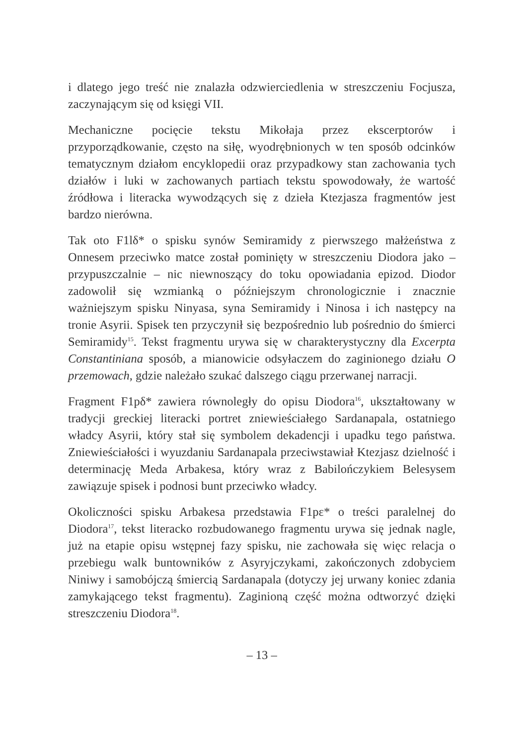i dlatego jego treść nie znalazła odzwierciedlenia w streszczeniu Focjusza, zaczynającym się od księgi VII.
Mechaniczne pocięcie tekstu Mikołaja przez ekscerptorów i przyporządkowanie, często na siłę, wyodrębnionych w ten sposób odcinków tematycznym działom encyklopedii oraz przypadkowy stan zachowania tych działów i luki w zachowanych partiach tekstu spowodowały, że wartość źródłowa i literacka wywodzących się z dzieła Ktezjasza fragmentów jest bardzo nierówna.
Tak oto F1lδ* o spisku synów Semiramidy z pierwszego małżeństwa z Onnesem przeciwko matce został pominięty w streszczeniu Diodora jako – przypuszczalnie – nic niewnoszący do toku opowiadania epizod. Diodor zadowolił się wzmianką o późniejszym chronologicznie i znacznie ważniejszym spisku Ninyasa, syna Semiramidy i Ninosa i ich następcy na tronie Asyrii. Spisek ten przyczynił się bezpośrednio lub pośrednio do śmierci Semiramidy<sup>15</sup>. Tekst fragmentu urywa się w charakterystyczny dla Excerpta Constantiniana sposób, a mianowicie odsyłaczem do zaginionego działu O przemowach, gdzie należało szukać dalszego ciągu przerwanej narracji.
Fragment F1pδ* zawiera równoległy do opisu Diodora<sup>16</sup>, ukształtowany w tradycji greckiej literacki portret zniewieściałego Sardanapala, ostatniego władcy Asyrii, który stał się symbolem dekadencji i upadku tego państwa. Zniewieściałości i wyuzdaniu Sardanapala przeciwstawiał Ktezjasz dzielność i determinację Meda Arbakesa, który wraz z Babilończykiem Belesysem zawiązuje spisek i podnosi bunt przeciwko władcy.
Okoliczności spisku Arbakesa przedstawia F1pε* o treści paralelnej do Diodora<sup>17</sup>, tekst literacko rozbudowanego fragmentu urywa się jednak nagle, już na etapie opisu wstępnej fazy spisku, nie zachowała się więc relacja o przebiegu walk buntowników z Asyryjczykami, zakończonych zdobyciem Niniwy i samobójczą śmiercią Sardanapala (dotyczy jej urwany koniec zdania zamykającego tekst fragmentu). Zaginioną część można odtworzyć dzięki streszczeniu Diodora<sup>18</sup>.
– 13 –